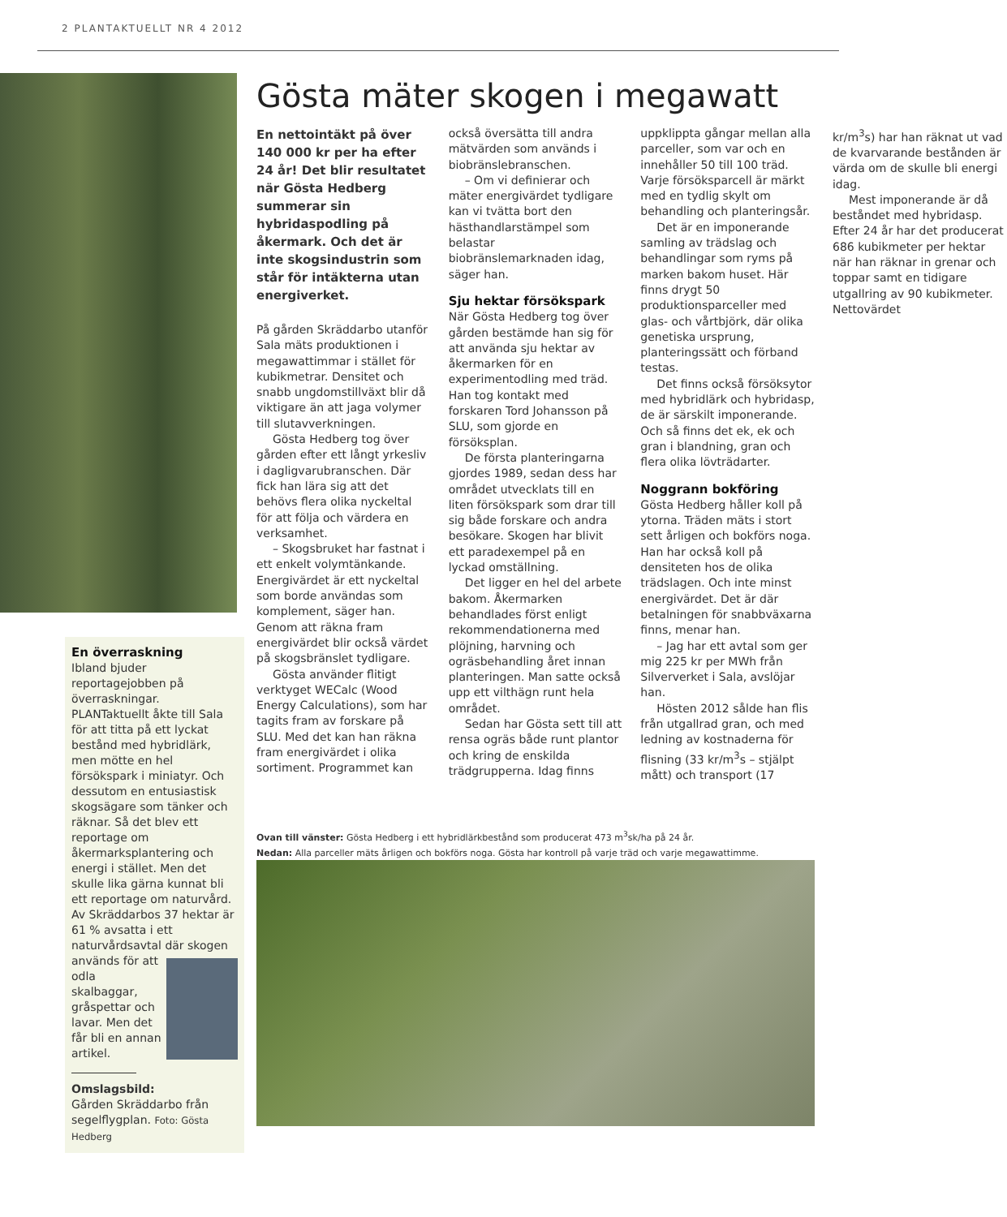2 PLANTAKTUELLT NR 4 2012
En överraskning
Ibland bjuder reportagejobben på överraskningar. PLANTaktuellt åkte till Sala för att titta på ett lyckat bestånd med hybridlärk, men mötte en hel försökspark i miniatyr. Och dessutom en entusiastisk skogsägare som tänker och räknar. Så det blev ett reportage om åkermarksplantering och energi i stället. Men det skulle lika gärna kunnat bli ett reportage om naturvård. Av Skräddarbos 37 hektar är 61 % avsatta i ett naturvårdsavtal där skogen används för att odla skalbaggar, gråspettar och lavar. Men det får bli en annan artikel.
Omslagsbild:
Gården Skräddarbo från segelflygplan. Foto: Gösta Hedberg
Gösta mäter skogen i megawatt
En nettointäkt på över 140 000 kr per ha efter 24 år! Det blir resultatet när Gösta Hedberg summerar sin hybridaspodling på åkermark. Och det är inte skogsindustrin som står för intäkterna utan energiverket.
På gården Skräddarbo utanför Sala mäts produktionen i megawattimmar i stället för kubikmetrar. Densitet och snabb ungdomstillväxt blir då viktigare än att jaga volymer till slutavverkningen.
Gösta Hedberg tog över gården efter ett långt yrkesliv i dagligvarubranschen. Där fick han lära sig att det behövs flera olika nyckeltal för att följa och värdera en verksamhet.
– Skogsbruket har fastnat i ett enkelt volymtänkande. Energivärdet är ett nyckeltal som borde användas som komplement, säger han. Genom att räkna fram energivärdet blir också värdet på skogsbränslet tydligare.
Gösta använder flitigt verktyget WECalc (Wood Energy Calculations), som har tagits fram av forskare på SLU. Med det kan han räkna fram energivärdet i olika sortiment. Programmet kan också översätta till andra mätvärden som används i biobränslebranschen.
– Om vi definierar och mäter energivärdet tydligare kan vi tvätta bort den hästhandlarstämpel som belastar biobränslemarknaden idag, säger han.
Sju hektar försökspark
När Gösta Hedberg tog över gården bestämde han sig för att använda sju hektar av åkermarken för en experimentodling med träd. Han tog kontakt med forskaren Tord Johansson på SLU, som gjorde en försöksplan.
De första planteringarna gjordes 1989, sedan dess har området utvecklats till en liten försökspark som drar till sig både forskare och andra besökare. Skogen har blivit ett paradexempel på en lyckad omställning.
Det ligger en hel del arbete bakom. Åkermarken behandlades först enligt rekommendationerna med plöjning, harvning och ogräsbehandling året innan planteringen. Man satte också upp ett vilthägn runt hela området.
Sedan har Gösta sett till att rensa ogräs både runt plantor och kring de enskilda trädgrupperna. Idag finns uppklippta gångar mellan alla parceller, som var och en innehåller 50 till 100 träd. Varje försöksparcell är märkt med en tydlig skylt om behandling och planteringsår.
Det är en imponerande samling av trädslag och behandlingar som ryms på marken bakom huset. Här finns drygt 50 produktionsparceller med glas- och vårtbjörk, där olika genetiska ursprung, planteringssätt och förband testas.
Det finns också försöksytor med hybridlärk och hybridasp, de är särskilt imponerande. Och så finns det ek, ek och gran i blandning, gran och flera olika lövträdarter.
Noggrann bokföring
Gösta Hedberg håller koll på ytorna. Träden mäts i stort sett årligen och bokförs noga. Han har också koll på densiteten hos de olika trädslagen. Och inte minst energivärdet. Det är där betalningen för snabbväxarna finns, menar han.
– Jag har ett avtal som ger mig 225 kr per MWh från Silververket i Sala, avslöjar han.
Hösten 2012 sålde han flis från utgallrad gran, och med ledning av kostnaderna för flisning (33 kr/m<sup>3</sup>s – stjälpt mått) och transport (17 kr/m<sup>3</sup>s) har han räknat ut vad de kvarvarande bestånden är värda om de skulle bli energi idag.
Mest imponerande är då beståndet med hybridasp. Efter 24 år har det producerat 686 kubikmeter per hektar när han räknar in grenar och toppar samt en tidigare utgallring av 90 kubikmeter. Nettovärdet
Ovan till vänster: Gösta Hedberg i ett hybridlärkbestånd som producerat 473 m<sup>3</sup>sk/ha på 24 år.
Nedan: Alla parceller mäts årligen och bokförs noga. Gösta har kontroll på varje träd och varje megawattimme.